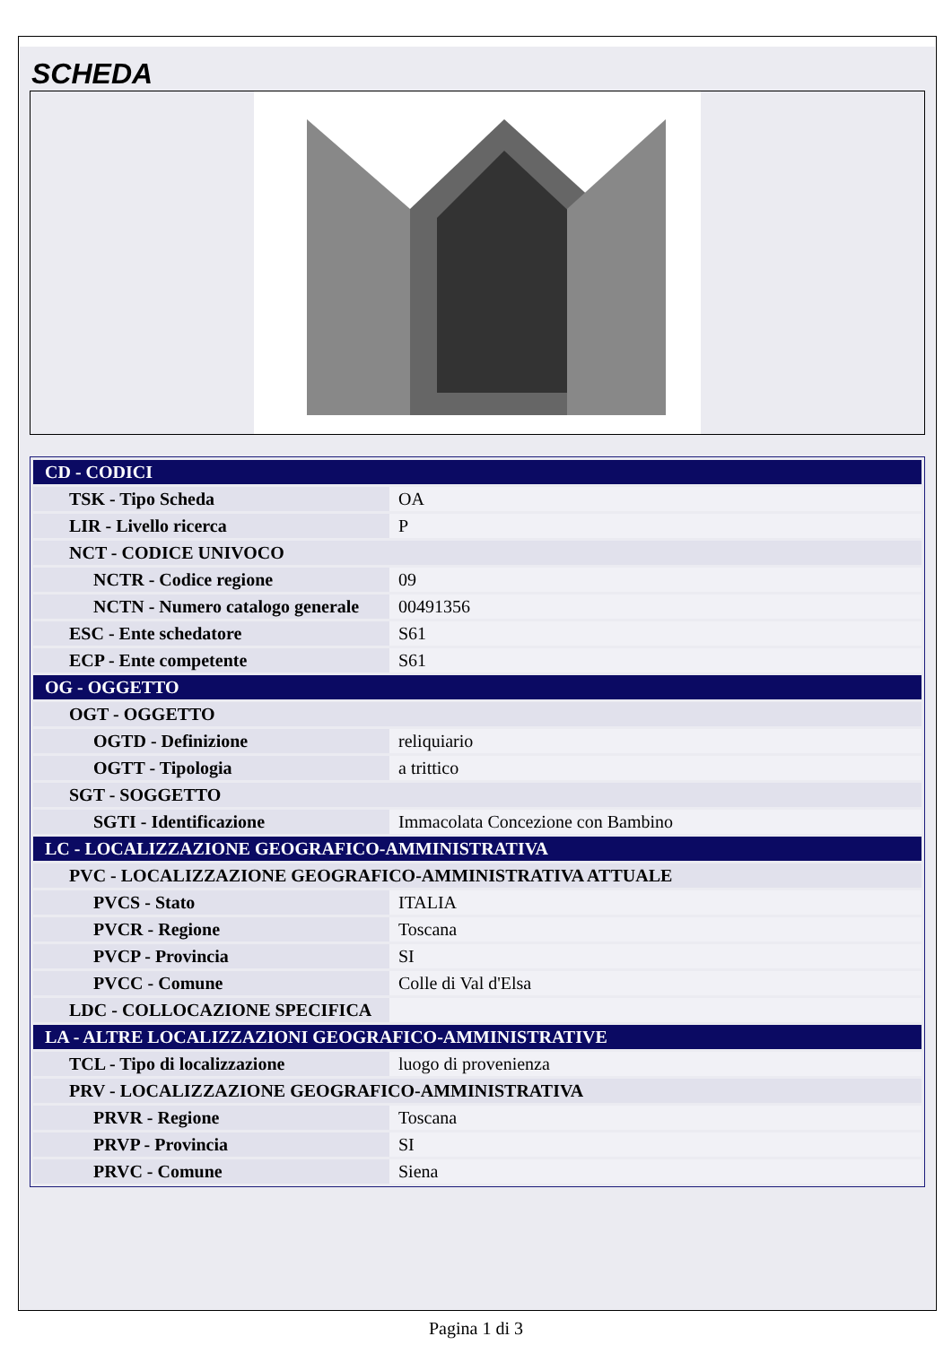SCHEDA
| CD - CODICI | |
| TSK - Tipo Scheda | OA |
| LIR - Livello ricerca | P |
| NCT - CODICE UNIVOCO | |
| NCTR - Codice regione | 09 |
| NCTN - Numero catalogo generale | 00491356 |
| ESC - Ente schedatore | S61 |
| ECP - Ente competente | S61 |
| OG - OGGETTO | |
| OGT - OGGETTO | |
| OGTD - Definizione | reliquiario |
| OGTT - Tipologia | a trittico |
| SGT - SOGGETTO | |
| SGTI - Identificazione | Immacolata Concezione con Bambino |
| LC - LOCALIZZAZIONE GEOGRAFICO-AMMINISTRATIVA | |
| PVC - LOCALIZZAZIONE GEOGRAFICO-AMMINISTRATIVA ATTUALE | |
| PVCS - Stato | ITALIA |
| PVCR - Regione | Toscana |
| PVCP - Provincia | SI |
| PVCC - Comune | Colle di Val d'Elsa |
| LDC - COLLOCAZIONE SPECIFICA | |
| LA - ALTRE LOCALIZZAZIONI GEOGRAFICO-AMMINISTRATIVE | |
| TCL - Tipo di localizzazione | luogo di provenienza |
| PRV - LOCALIZZAZIONE GEOGRAFICO-AMMINISTRATIVA | |
| PRVR - Regione | Toscana |
| PRVP - Provincia | SI |
| PRVC - Comune | Siena |
Pagina 1 di 3